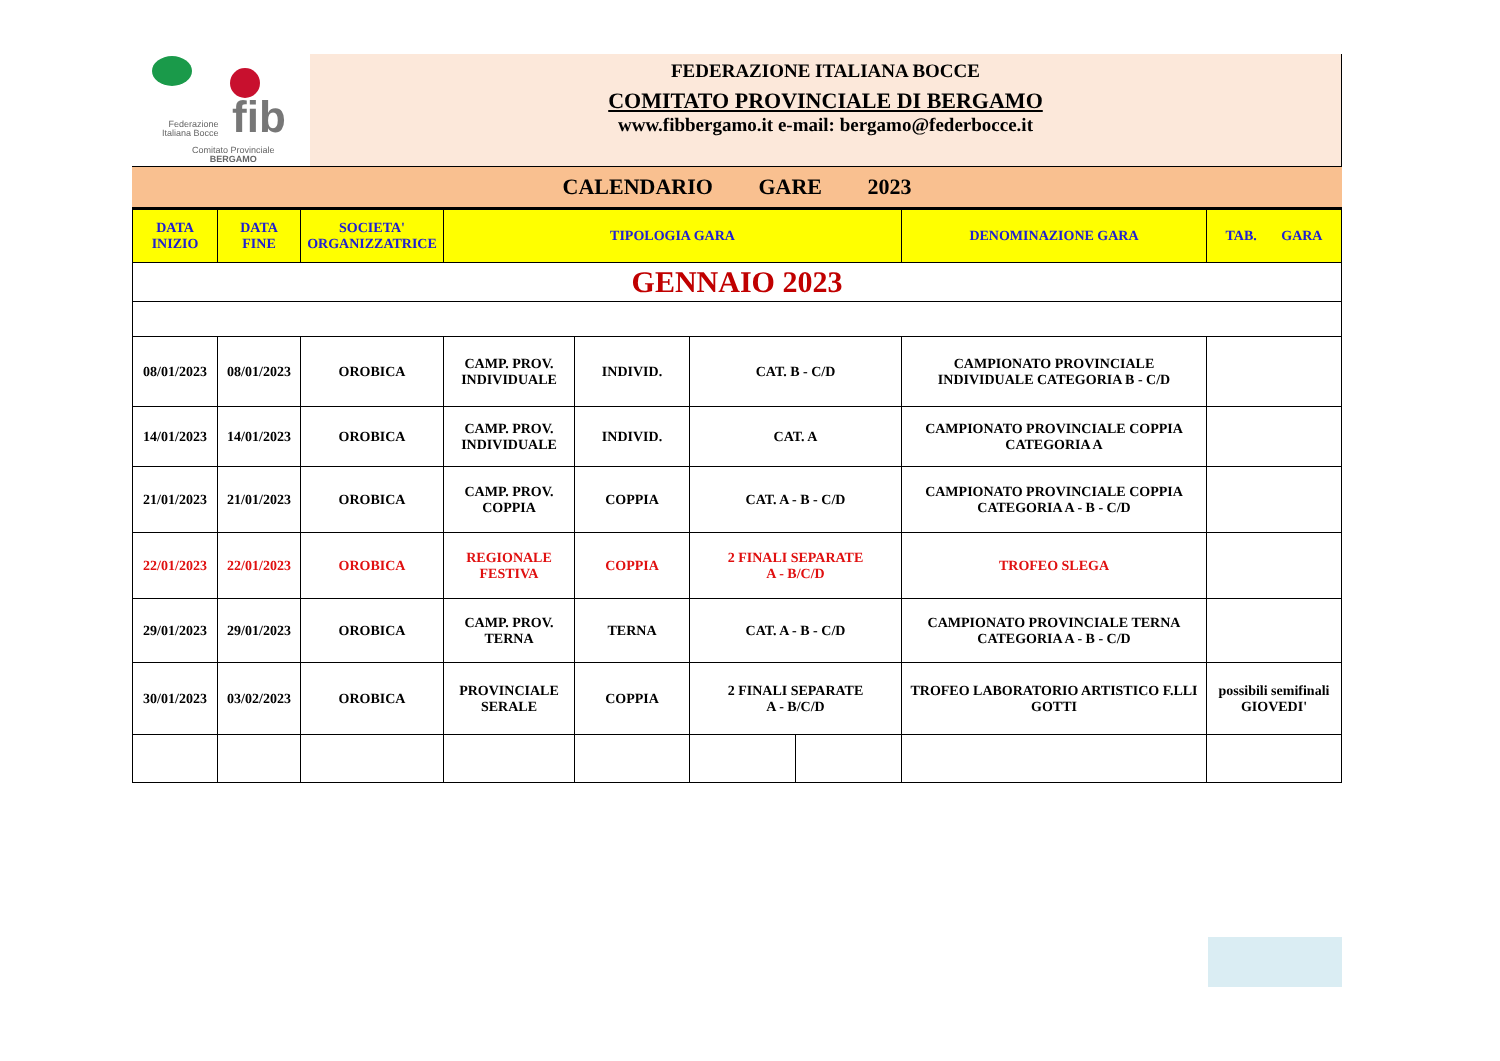fib
Federazione
Italiana Bocce
Comitato Provinciale
BERGAMO
FEDERAZIONE ITALIANA BOCCE
COMITATO PROVINCIALE DI BERGAMO
www.fibbergamo.it e-mail: bergamo@federbocce.it
CALENDARIO GARE 2023
| DATA INIZIO | DATA FINE | SOCIETA' ORGANIZZATRICE | TIPOLOGIA GARA | | | | DENOMINAZIONE GARA | TAB. GARA |
| --- | --- | --- | --- | --- | --- | --- | --- | --- |
| GENNAIO 2023 | | | | | | | | |
| 08/01/2023 | 08/01/2023 | OROBICA | CAMP. PROV. INDIVIDUALE | INDIVID. | CAT. B - C/D | | CAMPIONATO PROVINCIALE INDIVIDUALE CATEGORIA B - C/D | |
| 14/01/2023 | 14/01/2023 | OROBICA | CAMP. PROV. INDIVIDUALE | INDIVID. | CAT. A | | CAMPIONATO PROVINCIALE COPPIA CATEGORIA A | |
| 21/01/2023 | 21/01/2023 | OROBICA | CAMP. PROV. COPPIA | COPPIA | CAT. A - B - C/D | | CAMPIONATO PROVINCIALE COPPIA CATEGORIA A - B - C/D | |
| 22/01/2023 | 22/01/2023 | OROBICA | REGIONALE FESTIVA | COPPIA | 2 FINALI SEPARATE A - B/C/D | | TROFEO SLEGA | |
| 29/01/2023 | 29/01/2023 | OROBICA | CAMP. PROV. TERNA | TERNA | CAT. A - B - C/D | | CAMPIONATO PROVINCIALE TERNA CATEGORIA A - B - C/D | |
| 30/01/2023 | 03/02/2023 | OROBICA | PROVINCIALE SERALE | COPPIA | 2 FINALI SEPARATE A - B/C/D | | TROFEO LABORATORIO ARTISTICO F.LLI GOTTI | possibili semifinali GIOVEDI' |